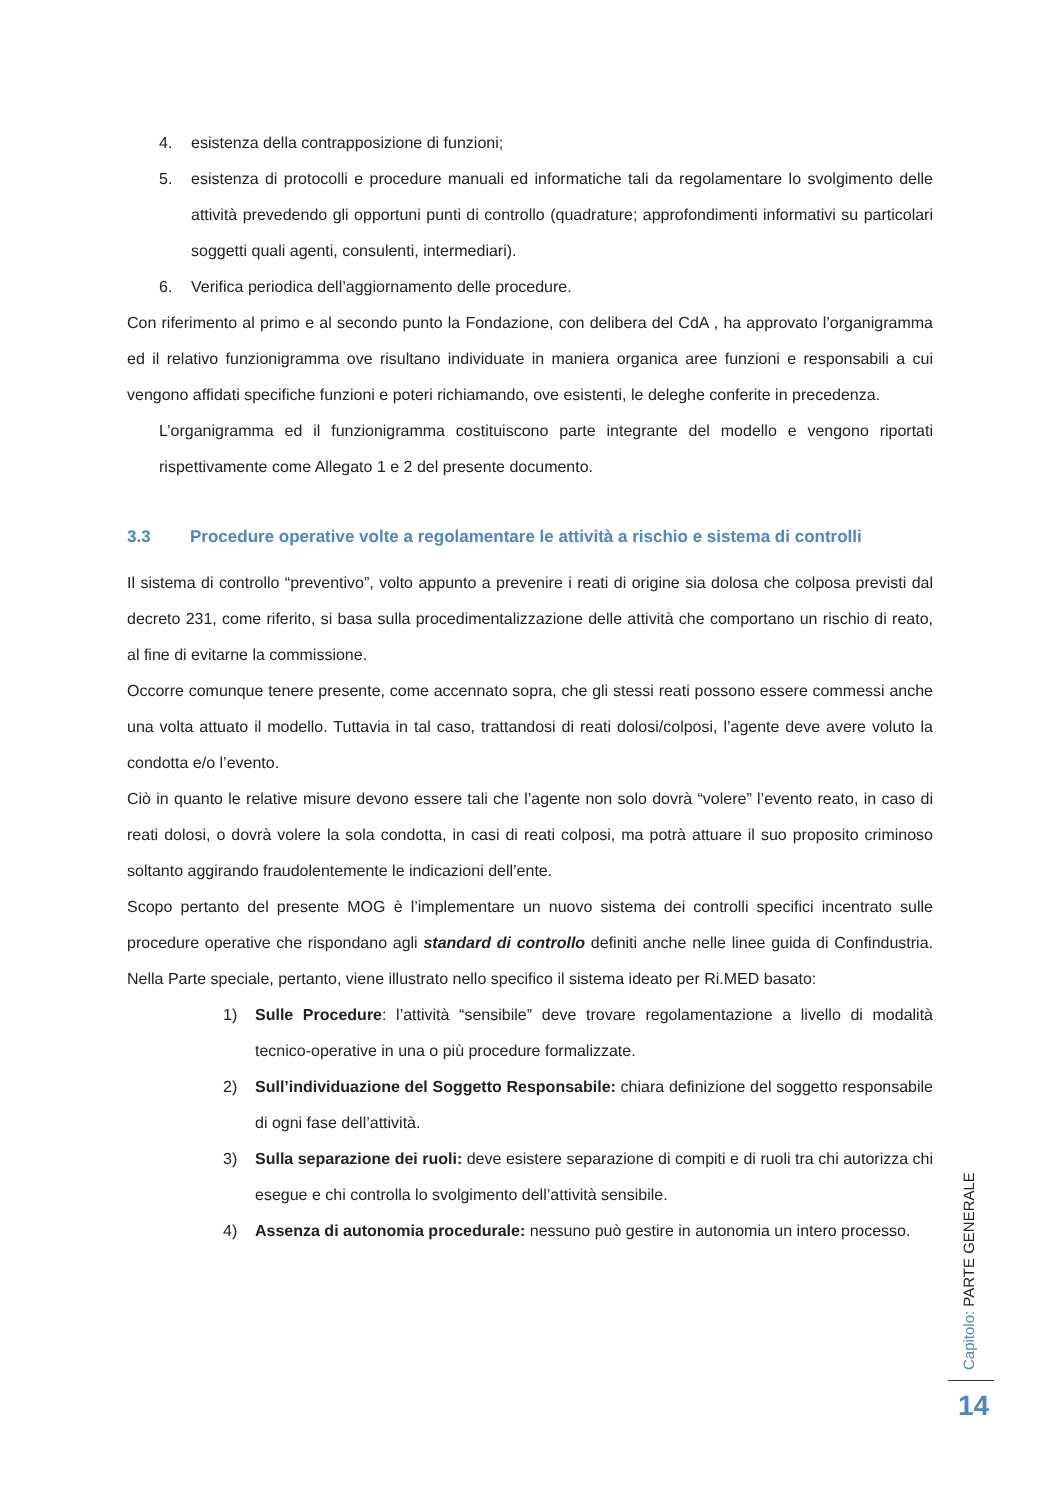4. esistenza della contrapposizione di funzioni;
5. esistenza di protocolli e procedure manuali ed informatiche tali da regolamentare lo svolgimento delle attività prevedendo gli opportuni punti di controllo (quadrature; approfondimenti informativi su particolari soggetti quali agenti, consulenti, intermediari).
6. Verifica periodica dell’aggiornamento delle procedure.
Con riferimento al primo e al secondo punto la Fondazione, con delibera del CdA , ha approvato l’organigramma ed il relativo funzionigramma ove risultano individuate in maniera organica aree funzioni e responsabili a cui vengono affidati specifiche funzioni e poteri richiamando, ove esistenti, le deleghe conferite in precedenza.
L’organigramma ed il funzionigramma costituiscono parte integrante del modello e vengono riportati rispettivamente come Allegato 1 e 2 del presente documento.
3.3 Procedure operative volte a regolamentare le attività a rischio e sistema di controlli
Il sistema di controllo “preventivo”, volto appunto a prevenire i reati di origine sia dolosa che colposa previsti dal decreto 231, come riferito, si basa sulla procedimentalizzazione delle attività che comportano un rischio di reato, al fine di evitarne la commissione.
Occorre comunque tenere presente, come accennato sopra, che gli stessi reati possono essere commessi anche una volta attuato il modello. Tuttavia in tal caso, trattandosi di reati dolosi/colposi, l’agente deve avere voluto la condotta e/o l’evento.
Ciò in quanto le relative misure devono essere tali che l’agente non solo dovrà “volere” l’evento reato, in caso di reati dolosi, o dovrà volere la sola condotta, in casi di reati colposi, ma potrà attuare il suo proposito criminoso soltanto aggirando fraudolentemente le indicazioni dell’ente.
Scopo pertanto del presente MOG è l’implementare un nuovo sistema dei controlli specifici incentrato sulle procedure operative che rispondano agli standard di controllo definiti anche nelle linee guida di Confindustria. Nella Parte speciale, pertanto, viene illustrato nello specifico il sistema ideato per Ri.MED basato:
1) Sulle Procedure: l’attività “sensibile” deve trovare regolamentazione a livello di modalità tecnico-operative in una o più procedure formalizzate.
2) Sull’individuazione del Soggetto Responsabile: chiara definizione del soggetto responsabile di ogni fase dell’attività.
3) Sulla separazione dei ruoli: deve esistere separazione di compiti e di ruoli tra chi autorizza chi esegue e chi controlla lo svolgimento dell’attività sensibile.
4) Assenza di autonomia procedurale: nessuno può gestire in autonomia un intero processo.
Capitolo: PARTE GENERALE
14